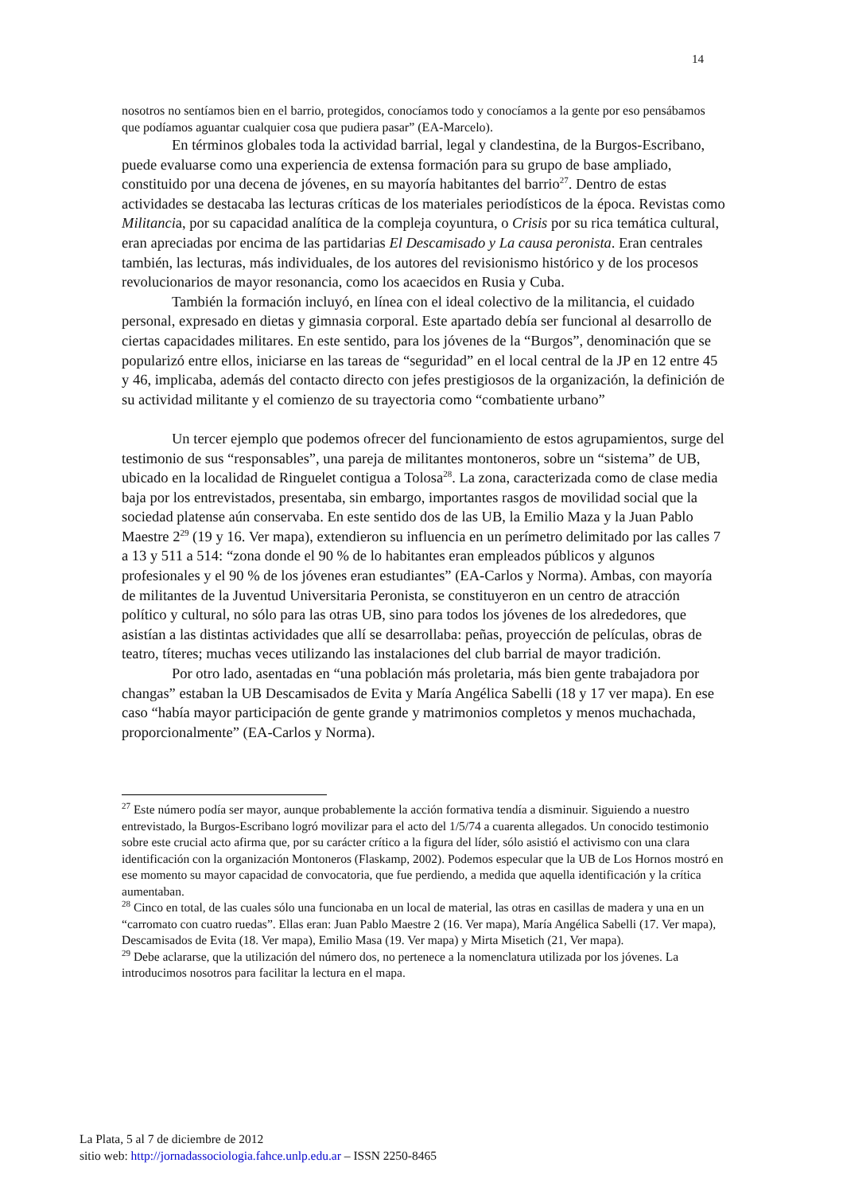14
nosotros no sentíamos bien en el barrio, protegidos, conocíamos todo y conocíamos a la gente por eso pensábamos que podíamos aguantar cualquier cosa que pudiera pasar” (EA-Marcelo).
En términos globales toda la actividad barrial, legal y clandestina, de la Burgos-Escribano, puede evaluarse como una experiencia de extensa formación para su grupo de base ampliado, constituido por una decena de jóvenes, en su mayoría habitantes del barrio<sup>27</sup>. Dentro de estas actividades se destacaba las lecturas críticas de los materiales periodísticos de la época. Revistas como Militancia, por su capacidad analítica de la compleja coyuntura, o Crisis por su rica temática cultural, eran apreciadas por encima de las partidarias El Descamisado y La causa peronista. Eran centrales también, las lecturas, más individuales, de los autores del revisionismo histórico y de los procesos revolucionarios de mayor resonancia, como los acaecidos en Rusia y Cuba.
También la formación incluyó, en línea con el ideal colectivo de la militancia, el cuidado personal, expresado en dietas y gimnasia corporal. Este apartado debía ser funcional al desarrollo de ciertas capacidades militares. En este sentido, para los jóvenes de la “Burgos”, denominación que se popularizó entre ellos, iniciarse en las tareas de “seguridad” en el local central de la JP en 12 entre 45 y 46, implicaba, además del contacto directo con jefes prestigiosos de la organización, la definición de su actividad militante y el comienzo de su trayectoria como “combatiente urbano”
Un tercer ejemplo que podemos ofrecer del funcionamiento de estos agrupamientos, surge del testimonio de sus “responsables”, una pareja de militantes montoneros, sobre un “sistema” de UB, ubicado en la localidad de Ringuelet contigua a Tolosa<sup>28</sup>. La zona, caracterizada como de clase media baja por los entrevistados, presentaba, sin embargo, importantes rasgos de movilidad social que la sociedad platense aún conservaba. En este sentido dos de las UB, la Emilio Maza y la Juan Pablo Maestre 2<sup>29</sup> (19 y 16. Ver mapa), extendieron su influencia en un perímetro delimitado por las calles 7 a 13 y 511 a 514: “zona donde el 90 % de lo habitantes eran empleados públicos y algunos profesionales y el 90 % de los jóvenes eran estudiantes” (EA-Carlos y Norma). Ambas, con mayoría de militantes de la Juventud Universitaria Peronista, se constituyeron en un centro de atracción político y cultural, no sólo para las otras UB, sino para todos los jóvenes de los alrededores, que asistían a las distintas actividades que allí se desarrollaba: peñas, proyección de películas, obras de teatro, títeres; muchas veces utilizando las instalaciones del club barrial de mayor tradición.
Por otro lado, asentadas en “una población más proletaria, más bien gente trabajadora por changas” estaban la UB Descamisados de Evita y María Angélica Sabelli (18 y 17 ver mapa). En ese caso “había mayor participación de gente grande y matrimonios completos y menos muchachada, proporcionalmente” (EA-Carlos y Norma).
<sup>27</sup> Este número podía ser mayor, aunque probablemente la acción formativa tendía a disminuir. Siguiendo a nuestro entrevistado, la Burgos-Escribano logró movilizar para el acto del 1/5/74 a cuarenta allegados. Un conocido testimonio sobre este crucial acto afirma que, por su carácter crítico a la figura del líder, sólo asistió el activismo con una clara identificación con la organización Montoneros (Flaskamp, 2002). Podemos especular que la UB de Los Hornos mostró en ese momento su mayor capacidad de convocatoria, que fue perdiendo, a medida que aquella identificación y la crítica aumentaban.
<sup>28</sup> Cinco en total, de las cuales sólo una funcionaba en un local de material, las otras en casillas de madera y una en un “carromato con cuatro ruedas”. Ellas eran: Juan Pablo Maestre 2 (16. Ver mapa), María Angélica Sabelli (17. Ver mapa), Descamisados de Evita (18. Ver mapa), Emilio Masa (19. Ver mapa) y Mirta Misetich (21, Ver mapa).
<sup>29</sup> Debe aclararse, que la utilización del número dos, no pertenece a la nomenclatura utilizada por los jóvenes. La introducimos nosotros para facilitar la lectura en el mapa.
La Plata, 5 al 7 de diciembre de 2012
sitio web: http://jornadassociologia.fahce.unlp.edu.ar – ISSN 2250-8465